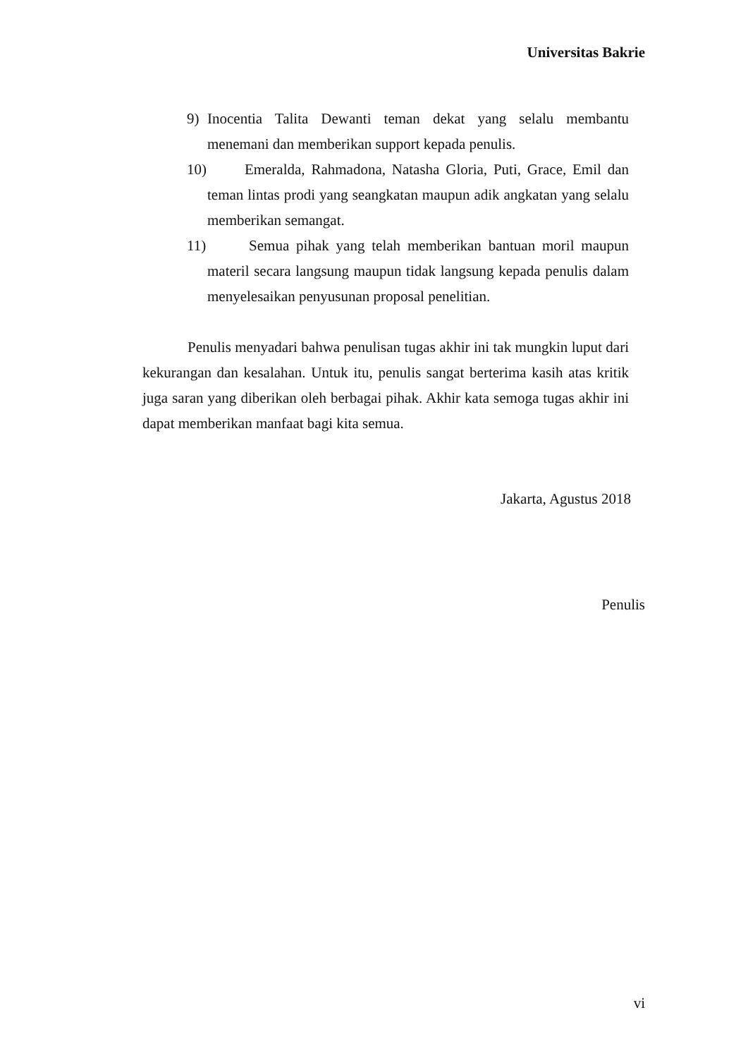Universitas Bakrie
9) Inocentia Talita Dewanti teman dekat yang selalu membantu menemani dan memberikan support kepada penulis.
10)
Emeralda, Rahmadona, Natasha Gloria, Puti, Grace, Emil dan teman lintas prodi yang seangkatan maupun adik angkatan yang selalu memberikan semangat.
11)
Semua pihak yang telah memberikan bantuan moril maupun materil secara langsung maupun tidak langsung kepada penulis dalam menyelesaikan penyusunan proposal penelitian.
Penulis menyadari bahwa penulisan tugas akhir ini tak mungkin luput dari kekurangan dan kesalahan. Untuk itu, penulis sangat berterima kasih atas kritik juga saran yang diberikan oleh berbagai pihak. Akhir kata semoga tugas akhir ini dapat memberikan manfaat bagi kita semua.
Jakarta, Agustus 2018
Penulis
vi